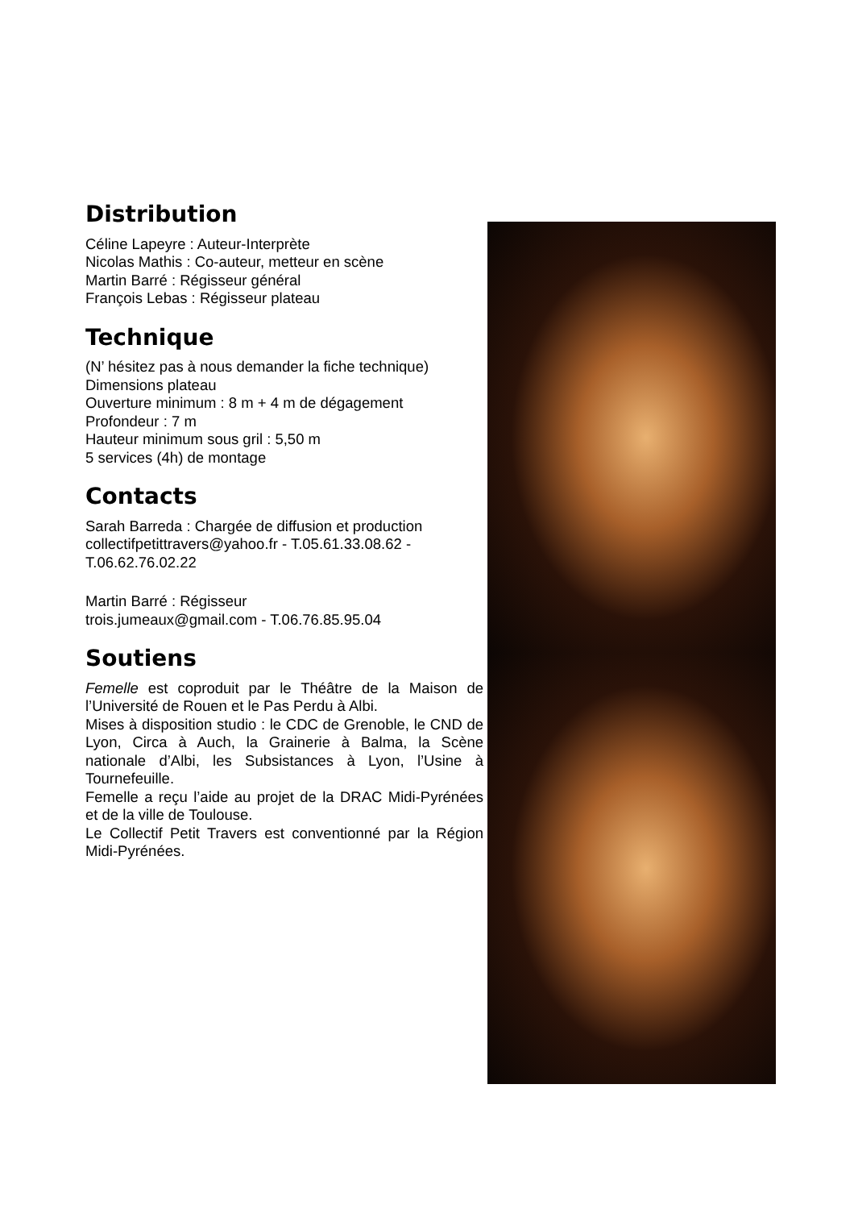Distribution
Céline Lapeyre : Auteur-Interprète
Nicolas Mathis : Co-auteur, metteur en scène
Martin Barré : Régisseur général
François Lebas : Régisseur plateau
Technique
(N’ hésitez pas à nous demander la fiche technique)
Dimensions plateau
Ouverture minimum : 8 m + 4 m de dégagement
Profondeur : 7 m
Hauteur minimum sous gril : 5,50 m
5 services (4h) de montage
Contacts
Sarah Barreda : Chargée de diffusion et production
collectifpetittravers@yahoo.fr - T.05.61.33.08.62 - T.06.62.76.02.22
Martin Barré : Régisseur
trois.jumeaux@gmail.com - T.06.76.85.95.04
Soutiens
Femelle est coproduit par le Théâtre de la Maison de l’Université de Rouen et le Pas Perdu à Albi.
Mises à disposition studio : le CDC de Grenoble, le CND de Lyon, Circa à Auch, la Grainerie à Balma, la Scène nationale d’Albi, les Subsistances à Lyon, l’Usine à Tournefeuille.
Femelle a reçu l’aide au projet de la DRAC Midi-Pyrénées et de la ville de Toulouse.
Le Collectif Petit Travers est conventionné par la Région Midi-Pyrénées.